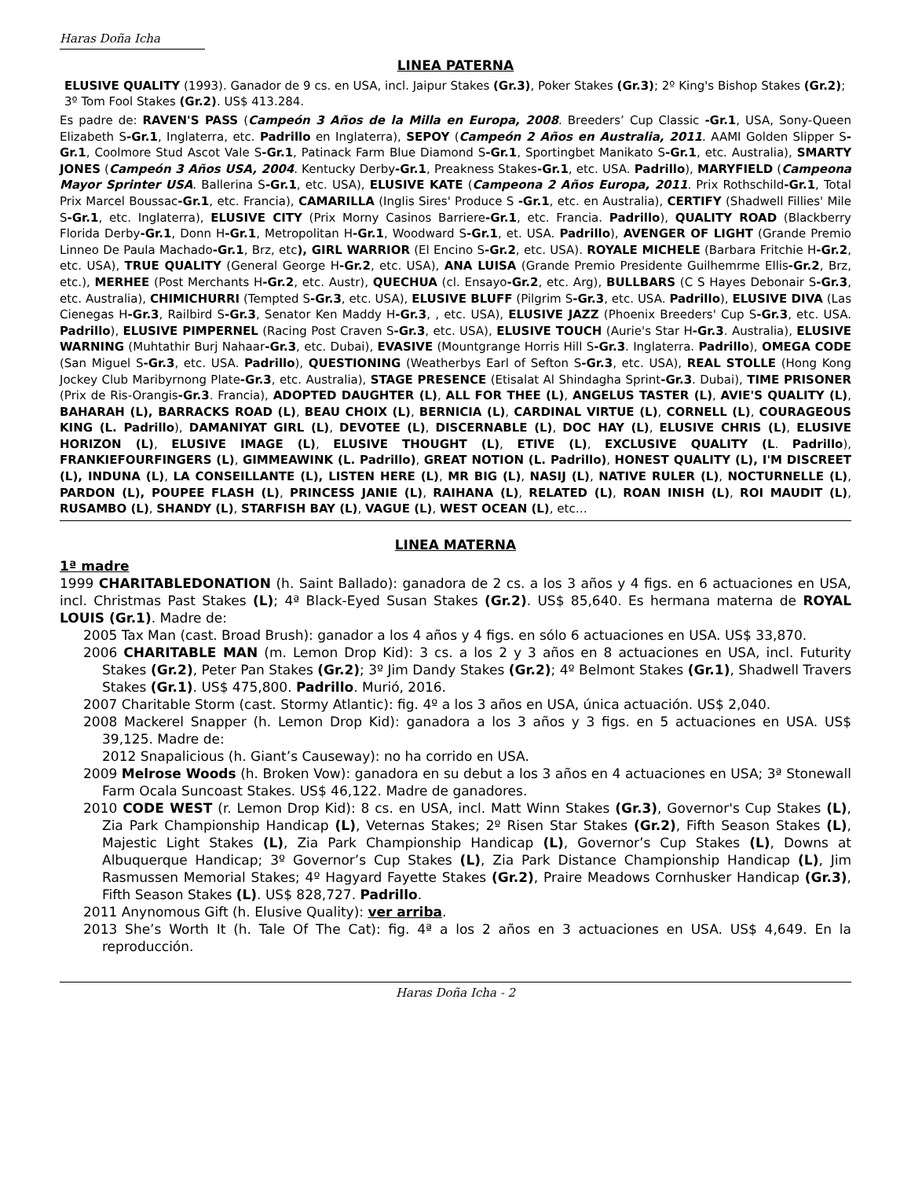Haras Doña Icha
LINEA PATERNA
ELUSIVE QUALITY (1993). Ganador de 9 cs. en USA, incl. Jaipur Stakes (Gr.3), Poker Stakes (Gr.3); 2º King's Bishop Stakes (Gr.2); 3º Tom Fool Stakes (Gr.2). US$ 413.284.
Es padre de: RAVEN'S PASS (Campeón 3 Años de la Milla en Europa, 2008. Breeders’ Cup Classic -Gr.1, USA, Sony-Queen Elizabeth S-Gr.1, Inglaterra, etc. Padrillo en Inglaterra), SEPOY (Campeón 2 Años en Australia, 2011. AAMI Golden Slipper S-Gr.1, Coolmore Stud Ascot Vale S-Gr.1, Patinack Farm Blue Diamond S-Gr.1, Sportingbet Manikato S-Gr.1, etc. Australia), SMARTY JONES (Campeón 3 Años USA, 2004. Kentucky Derby-Gr.1, Preakness Stakes-Gr.1, etc. USA. Padrillo), MARYFIELD (Campeona Mayor Sprinter USA. Ballerina S-Gr.1, etc. USA), ELUSIVE KATE (Campeona 2 Años Europa, 2011. Prix Rothschild-Gr.1, Total Prix Marcel Boussac-Gr.1, etc. Francia), CAMARILLA (Inglis Sires' Produce S -Gr.1, etc. en Australia), CERTIFY (Shadwell Fillies' Mile S-Gr.1, etc. Inglaterra), ELUSIVE CITY (Prix Morny Casinos Barriere-Gr.1, etc. Francia. Padrillo), QUALITY ROAD (Blackberry Florida Derby-Gr.1, Donn H-Gr.1, Metropolitan H-Gr.1, Woodward S-Gr.1, et. USA. Padrillo), AVENGER OF LIGHT (Grande Premio Linneo De Paula Machado-Gr.1, Brz, etc), GIRL WARRIOR (El Encino S-Gr.2, etc. USA). ROYALE MICHELE (Barbara Fritchie H-Gr.2, etc. USA), TRUE QUALITY (General George H-Gr.2, etc. USA), ANA LUISA (Grande Premio Presidente Guilhemrme Ellis-Gr.2, Brz, etc.), MERHEE (Post Merchants H-Gr.2, etc. Austr), QUECHUA (cl. Ensayo-Gr.2, etc. Arg), BULLBARS (C S Hayes Debonair S-Gr.3, etc. Australia), CHIMICHURRI (Tempted S-Gr.3, etc. USA), ELUSIVE BLUFF (Pilgrim S-Gr.3, etc. USA. Padrillo), ELUSIVE DIVA (Las Cienegas H-Gr.3, Railbird S-Gr.3, Senator Ken Maddy H-Gr.3, , etc. USA), ELUSIVE JAZZ (Phoenix Breeders' Cup S-Gr.3, etc. USA. Padrillo), ELUSIVE PIMPERNEL (Racing Post Craven S-Gr.3, etc. USA), ELUSIVE TOUCH (Aurie's Star H-Gr.3. Australia), ELUSIVE WARNING (Muhtathir Burj Nahaar-Gr.3, etc. Dubai), EVASIVE (Mountgrange Horris Hill S-Gr.3. Inglaterra. Padrillo), OMEGA CODE (San Miguel S-Gr.3, etc. USA. Padrillo), QUESTIONING (Weatherbys Earl of Sefton S-Gr.3, etc. USA), REAL STOLLE (Hong Kong Jockey Club Maribyrnong Plate-Gr.3, etc. Australia), STAGE PRESENCE (Etisalat Al Shindagha Sprint-Gr.3. Dubai), TIME PRISONER (Prix de Ris-Orangis-Gr.3. Francia), ADOPTED DAUGHTER (L), ALL FOR THEE (L), ANGELUS TASTER (L), AVIE'S QUALITY (L), BAHARAH (L), BARRACKS ROAD (L), BEAU CHOIX (L), BERNICIA (L), CARDINAL VIRTUE (L), CORNELL (L), COURAGEOUS KING (L. Padrillo), DAMANIYAT GIRL (L), DEVOTEE (L), DISCERNABLE (L), DOC HAY (L), ELUSIVE CHRIS (L), ELUSIVE HORIZON (L), ELUSIVE IMAGE (L), ELUSIVE THOUGHT (L), ETIVE (L), EXCLUSIVE QUALITY (L. Padrillo), FRANKIEFOURFINGERS (L), GIMMEAWINK (L. Padrillo), GREAT NOTION (L. Padrillo), HONEST QUALITY (L), I'M DISCREET (L), INDUNA (L), LA CONSEILLANTE (L), LISTEN HERE (L), MR BIG (L), NASIJ (L), NATIVE RULER (L), NOCTURNELLE (L), PARDON (L), POUPEE FLASH (L), PRINCESS JANIE (L), RAIHANA (L), RELATED (L), ROAN INISH (L), ROI MAUDIT (L), RUSAMBO (L), SHANDY (L), STARFISH BAY (L), VAGUE (L), WEST OCEAN (L), etc…
LINEA MATERNA
1ª madre
1999 CHARITABLEDONATION (h. Saint Ballado): ganadora de 2 cs. a los 3 años y 4 figs. en 6 actuaciones en USA, incl. Christmas Past Stakes (L); 4ª Black-Eyed Susan Stakes (Gr.2). US$ 85,640. Es hermana materna de ROYAL LOUIS (Gr.1). Madre de:
2005 Tax Man (cast. Broad Brush): ganador a los 4 años y 4 figs. en sólo 6 actuaciones en USA. US$ 33,870.
2006 CHARITABLE MAN (m. Lemon Drop Kid): 3 cs. a los 2 y 3 años en 8 actuaciones en USA, incl. Futurity Stakes (Gr.2), Peter Pan Stakes (Gr.2); 3º Jim Dandy Stakes (Gr.2); 4º Belmont Stakes (Gr.1), Shadwell Travers Stakes (Gr.1). US$ 475,800. Padrillo. Murió, 2016.
2007 Charitable Storm (cast. Stormy Atlantic): fig. 4º a los 3 años en USA, única actuación. US$ 2,040.
2008 Mackerel Snapper (h. Lemon Drop Kid): ganadora a los 3 años y 3 figs. en 5 actuaciones en USA. US$ 39,125. Madre de:
2012 Snapalicious (h. Giant’s Causeway): no ha corrido en USA.
2009 Melrose Woods (h. Broken Vow): ganadora en su debut a los 3 años en 4 actuaciones en USA; 3ª Stonewall Farm Ocala Suncoast Stakes. US$ 46,122. Madre de ganadores.
2010 CODE WEST (r. Lemon Drop Kid): 8 cs. en USA, incl. Matt Winn Stakes (Gr.3), Governor's Cup Stakes (L), Zia Park Championship Handicap (L), Veternas Stakes; 2º Risen Star Stakes (Gr.2), Fifth Season Stakes (L), Majestic Light Stakes (L), Zia Park Championship Handicap (L), Governor’s Cup Stakes (L), Downs at Albuquerque Handicap; 3º Governor’s Cup Stakes (L), Zia Park Distance Championship Handicap (L), Jim Rasmussen Memorial Stakes; 4º Hagyard Fayette Stakes (Gr.2), Praire Meadows Cornhusker Handicap (Gr.3), Fifth Season Stakes (L). US$ 828,727. Padrillo.
2011 Anynomous Gift (h. Elusive Quality): ver arriba.
2013 She’s Worth It (h. Tale Of The Cat): fig. 4ª a los 2 años en 3 actuaciones en USA. US$ 4,649. En la reproducción.
Haras Doña Icha - 2